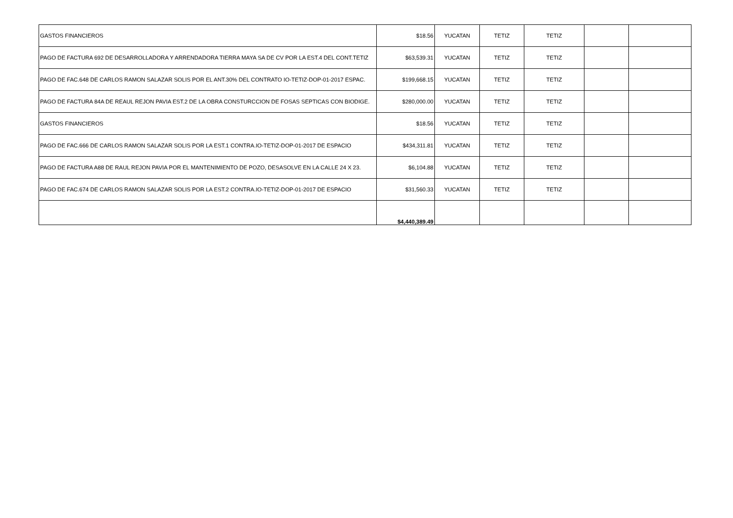| GASTOS FINANCIEROS | $18.56 | YUCATAN | TETIZ | TETIZ | | |
| PAGO DE FACTURA 692 DE DESARROLLADORA Y ARRENDADORA TIERRA MAYA SA DE CV POR LA EST.4 DEL CONT.TETIZ | $63,539.31 | YUCATAN | TETIZ | TETIZ | | |
| PAGO DE FAC.648 DE CARLOS RAMON SALAZAR SOLIS POR EL ANT.30% DEL CONTRATO IO-TETIZ-DOP-01-2017 ESPAC. | $199,668.15 | YUCATAN | TETIZ | TETIZ | | |
| PAGO DE FACTURA 84A DE REAUL REJON PAVIA EST.2 DE LA OBRA CONSTURCCION DE FOSAS SEPTICAS CON BIODIGE. | $280,000.00 | YUCATAN | TETIZ | TETIZ | | |
| GASTOS FINANCIEROS | $18.56 | YUCATAN | TETIZ | TETIZ | | |
| PAGO DE FAC.666 DE CARLOS RAMON SALAZAR SOLIS POR LA EST.1 CONTRA.IO-TETIZ-DOP-01-2017 DE ESPACIO | $434,311.81 | YUCATAN | TETIZ | TETIZ | | |
| PAGO DE FACTURA A88 DE RAUL REJON PAVIA POR EL MANTENIMIENTO DE POZO, DESASOLVE EN LA CALLE 24 X 23. | $6,104.88 | YUCATAN | TETIZ | TETIZ | | |
| PAGO DE FAC.674 DE CARLOS RAMON SALAZAR SOLIS POR LA EST.2 CONTRA.IO-TETIZ-DOP-01-2017 DE ESPACIO | $31,560.33 | YUCATAN | TETIZ | TETIZ | | |
| | $4,440,389.49 | | | | | |